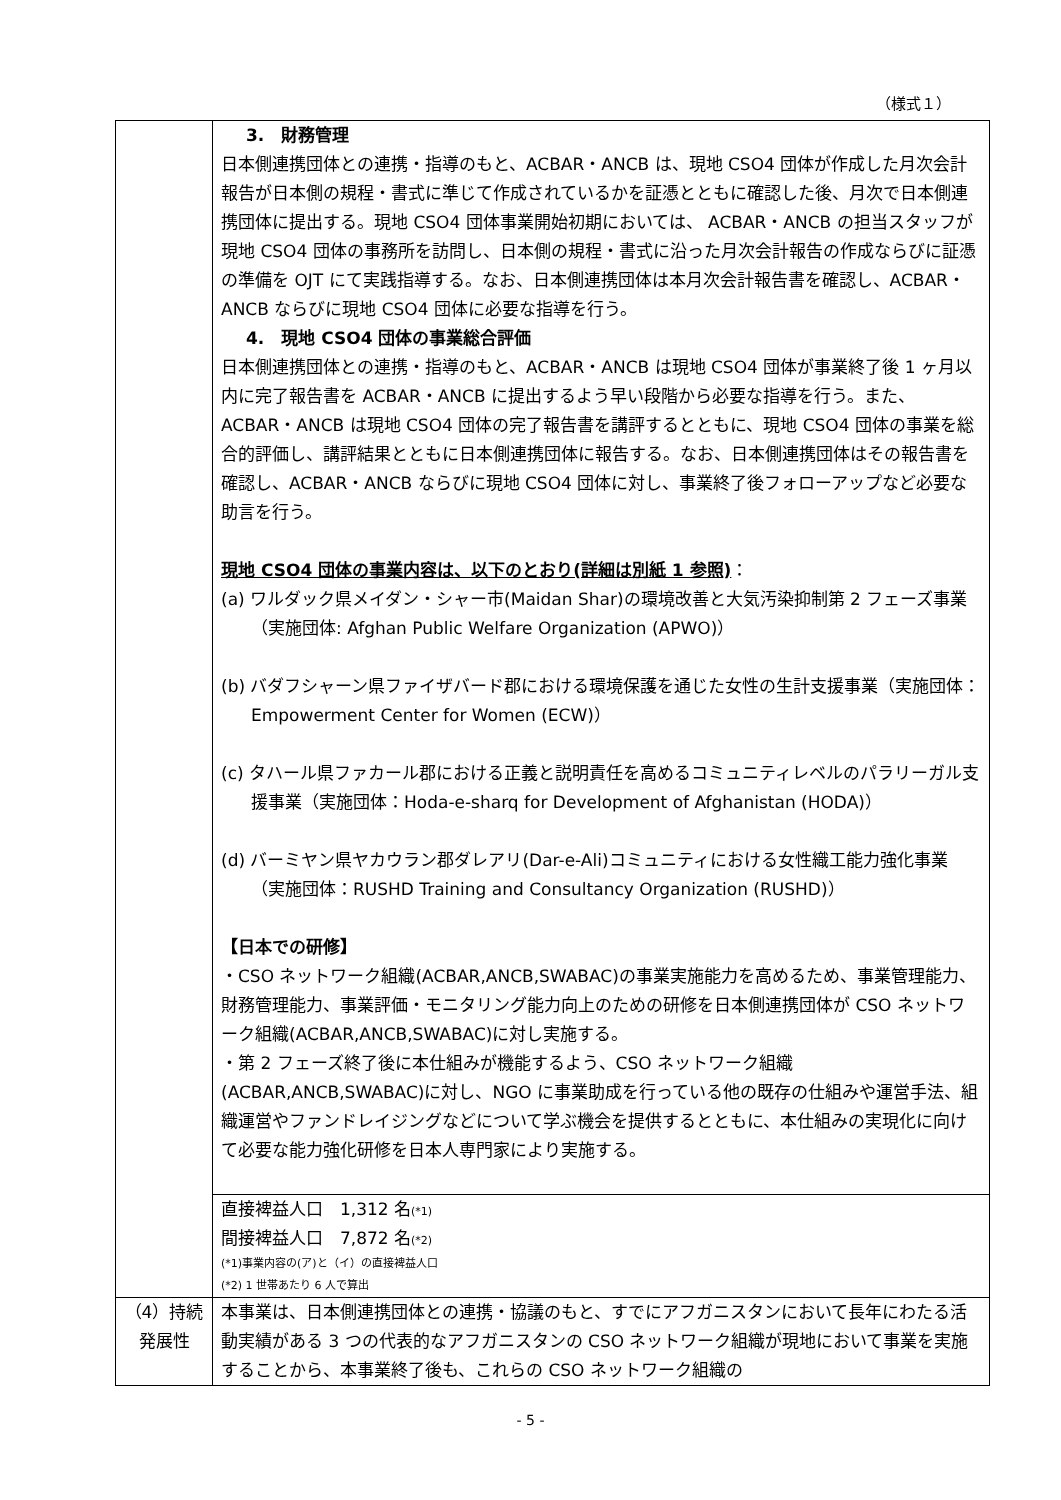（様式１）
| | 3. 財務管理 日本側連携団体との連携・指導のもと、ACBAR・ANCB は、現地 CSO4 団体が作成した月次会計報告が日本側の規程・書式に準じて作成されているかを証憑とともに確認した後、月次で日本側連携団体に提出する。現地 CSO4 団体事業開始初期においては、 ACBAR・ANCB の担当スタッフが現地 CSO4 団体の事務所を訪問し、日本側の規程・書式に沿った月次会計報告の作成ならびに証憑の準備を OJT にて実践指導する。なお、日本側連携団体は本月次会計報告書を確認し、ACBAR・ANCB ならびに現地 CSO4 団体に必要な指導を行う。 4. 現地 CSO4 団体の事業総合評価 日本側連携団体との連携・指導のもと、ACBAR・ANCB は現地 CSO4 団体が事業終了後 1 ヶ月以内に完了報告書を ACBAR・ANCB に提出するよう早い段階から必要な指導を行う。また、ACBAR・ANCB は現地 CSO4 団体の完了報告書を講評するとともに、現地 CSO4 団体の事業を総合的評価し、講評結果とともに日本側連携団体に報告する。なお、日本側連携団体はその報告書を確認し、ACBAR・ANCB ならびに現地 CSO4 団体に対し、事業終了後フォローアップなど必要な助言を行う。 現地 CSO4 団体の事業内容は、以下のとおり(詳細は別紙 1 参照) ： (a) ワルダック県メイダン・シャー市(Maidan Shar)の環境改善と大気汚染抑制第 2 フェーズ事業（実施団体: Afghan Public Welfare Organization (APWO)） (b) バダフシャーン県ファイザバード郡における環境保護を通じた女性の生計支援事業（実施団体：Empowerment Center for Women (ECW)） (c) タハール県ファカール郡における正義と説明責任を高めるコミュニティレベルのパラリーガル支援事業（実施団体：Hoda-e-sharq for Development of Afghanistan (HODA)） (d) バーミヤン県ヤカウラン郡ダレアリ(Dar-e-Ali)コミュニティにおける女性織工能力強化事業（実施団体：RUSHD Training and Consultancy Organization (RUSHD)） 【日本での研修】 ・CSO ネットワーク組織(ACBAR,ANCB,SWABAC)の事業実施能力を高めるため、事業管理能力、財務管理能力、事業評価・モニタリング能力向上のための研修を日本側連携団体が CSO ネットワーク組織(ACBAR,ANCB,SWABAC)に対し実施する。 ・第 2 フェーズ終了後に本仕組みが機能するよう、CSO ネットワーク組織(ACBAR,ANCB,SWABAC)に対し、NGO に事業助成を行っている他の既存の仕組みや運営手法、組織運営やファンドレイジングなどについて学ぶ機会を提供するとともに、本仕組みの実現化に向けて必要な能力強化研修を日本人専門家により実施する。 |
| | 直接裨益人口 1,312 名 (*1) 間接裨益人口 7,872 名 (*2) (*1)事業内容の(ア)と（イ）の直接裨益人口 (*2) 1 世帯あたり 6 人で算出 |
| （4）持続発展性 | 本事業は、日本側連携団体との連携・協議のもと、すでにアフガニスタンにおいて長年にわたる活動実績がある 3 つの代表的なアフガニスタンの CSO ネットワーク組織が現地において事業を実施することから、本事業終了後も、これらの CSO ネットワーク組織の |
- 5 -